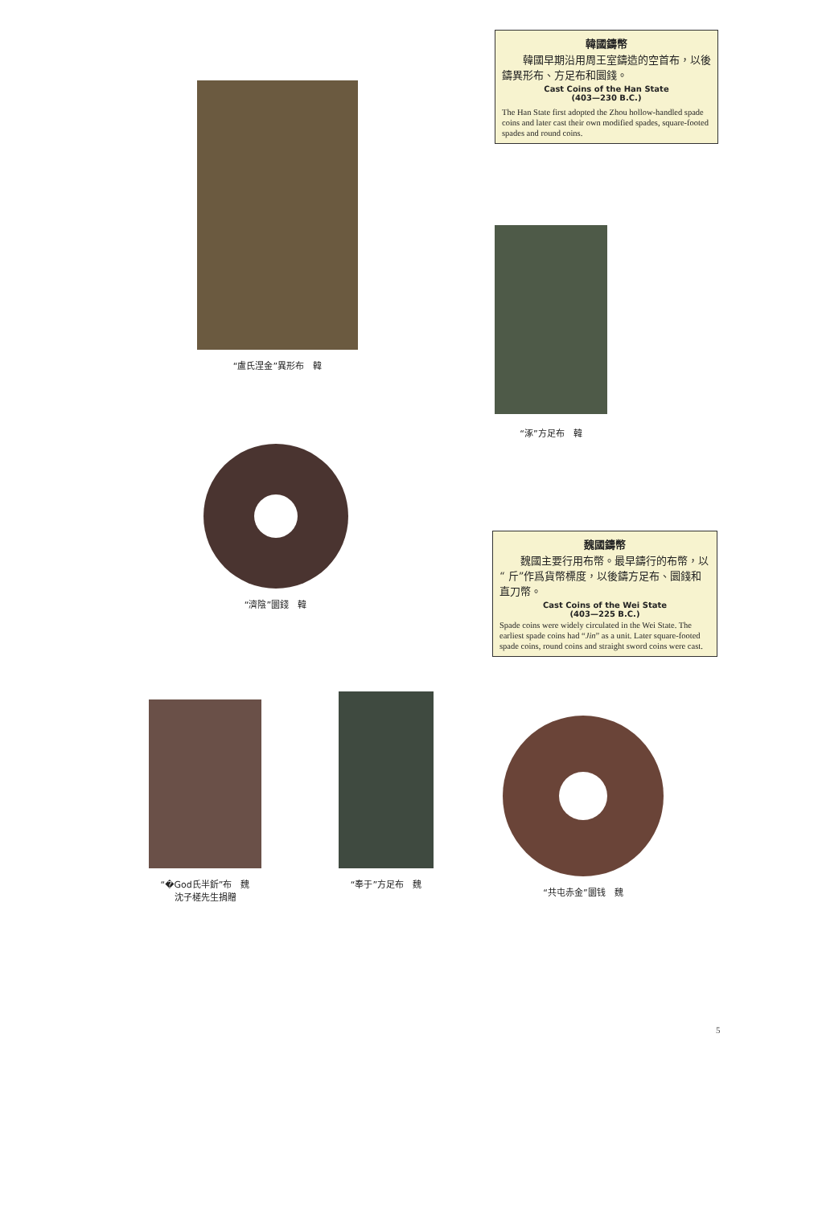韓國鑄幣
　　韓國早期沿用周王室鑄造的空首布，以後鑄異形布、方足布和圜錢。
Cast Coins of the Han State
(403—230 B.C.)
The Han State first adopted the Zhou hollow-handled spade coins and later cast their own modified spades, square-footed spades and round coins.
“盧氏涅金”異形布　韓
“涿”方足布　韓
“濟陰”圜錢　韓
魏國鑄幣
　　魏國主要行用布幣。最早鑄行的布幣，以“ 斤”作爲貨幣標度，以後鑄方足布、圜錢和直刀幣。
Cast Coins of the Wei State
(403—225 B.C.)
Spade coins were widely circulated in the Wei State. The earliest spade coins had “Jin” as a unit. Later square-footed spade coins, round coins and straight sword coins were cast.
“�God氏半釿”布　魏
沈子槎先生捐贈
“奉于”方足布　魏
“共屯赤金”圜钱　魏
5